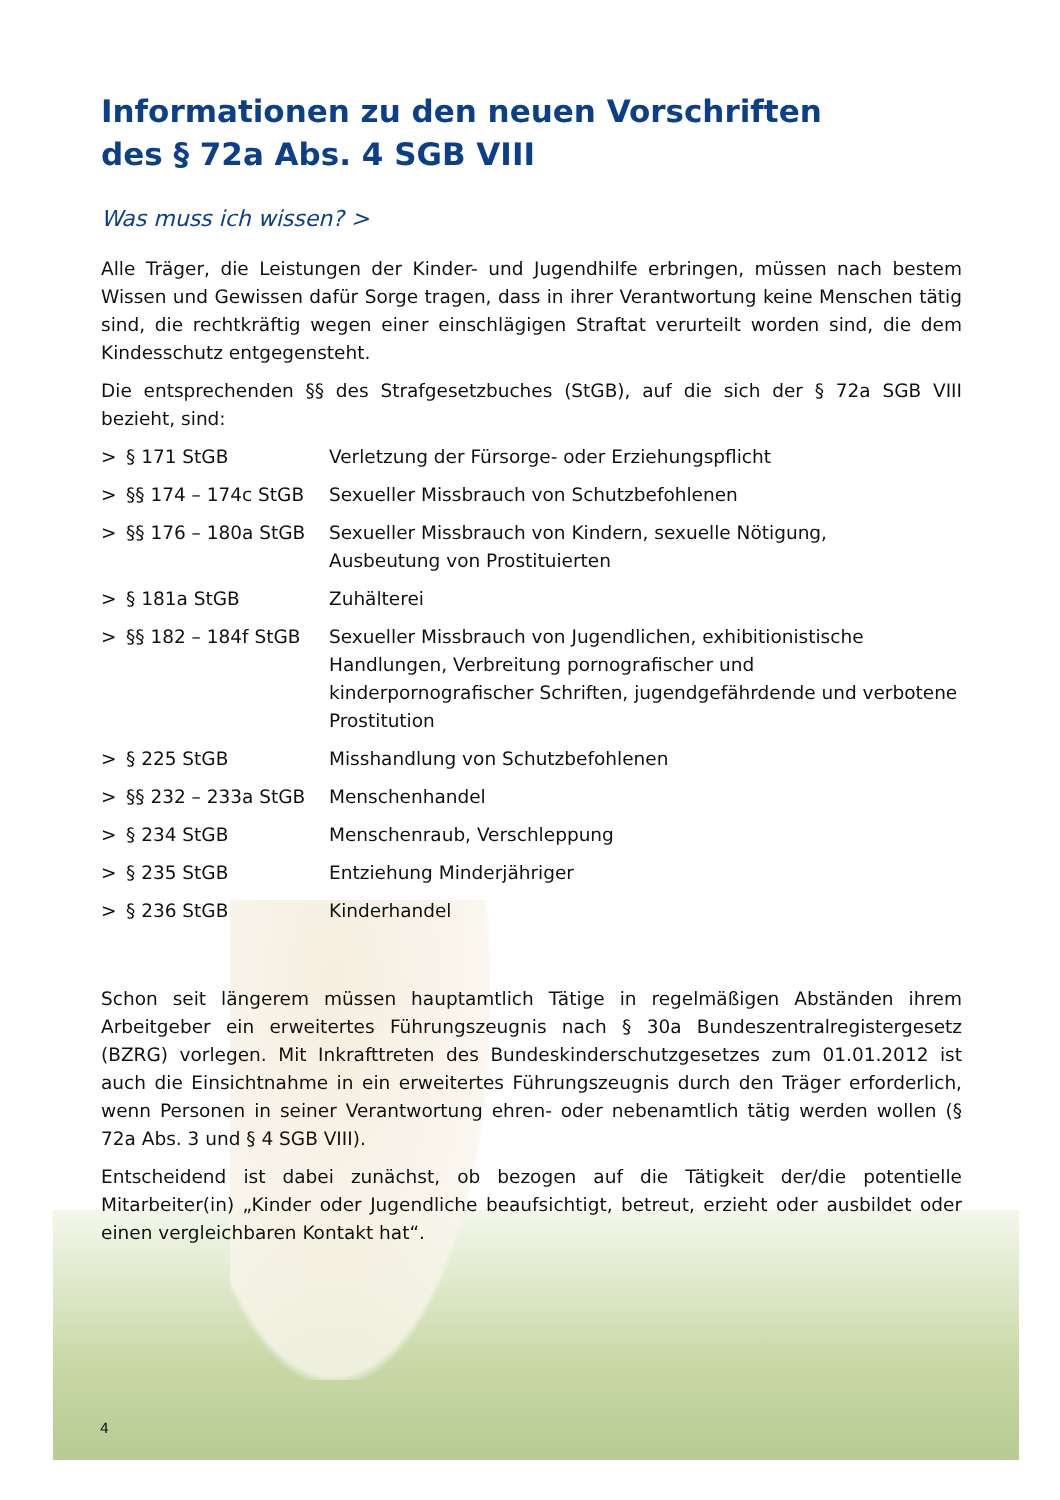Informationen zu den neuen Vorschriften
des § 72a Abs. 4 SGB VIII
Was muss ich wissen? >
Alle Träger, die Leistungen der Kinder- und Jugendhilfe erbringen, müssen nach bestem Wissen und Gewissen dafür Sorge tragen, dass in ihrer Verantwortung keine Menschen tätig sind, die rechtkräftig wegen einer einschlägigen Straftat verurteilt worden sind, die dem Kindesschutz entgegensteht.
Die entsprechenden §§ des Strafgesetzbuches (StGB), auf die sich der § 72a SGB VIII bezieht, sind:
| > | § 171 StGB | Verletzung der Fürsorge- oder Erziehungspflicht |
| > | §§ 174 – 174c StGB | Sexueller Missbrauch von Schutzbefohlenen |
| > | §§ 176 – 180a StGB | Sexueller Missbrauch von Kindern, sexuelle Nötigung, Ausbeutung von Prostituierten |
| > | § 181a StGB | Zuhälterei |
| > | §§ 182 – 184f StGB | Sexueller Missbrauch von Jugendlichen, exhibitionistische Handlungen, Verbreitung pornografischer und kinderpornografischer Schriften, jugendgefährdende und verbotene Prostitution |
| > | § 225 StGB | Misshandlung von Schutzbefohlenen |
| > | §§ 232 – 233a StGB | Menschenhandel |
| > | § 234 StGB | Menschenraub, Verschleppung |
| > | § 235 StGB | Entziehung Minderjähriger |
| > | § 236 StGB | Kinderhandel |
Schon seit längerem müssen hauptamtlich Tätige in regelmäßigen Abständen ihrem Arbeitgeber ein erweitertes Führungszeugnis nach § 30a Bundeszentralregistergesetz (BZRG) vorlegen. Mit Inkrafttreten des Bundeskinderschutzgesetzes zum 01.01.2012 ist auch die Einsichtnahme in ein erweitertes Führungszeugnis durch den Träger erforderlich, wenn Personen in seiner Verantwortung ehren- oder nebenamtlich tätig werden wollen (§ 72a Abs. 3 und § 4 SGB VIII).
Entscheidend ist dabei zunächst, ob bezogen auf die Tätigkeit der/die potentielle Mitarbeiter(in) „Kinder oder Jugendliche beaufsichtigt, betreut, erzieht oder ausbildet oder einen vergleichbaren Kontakt hat“.
4